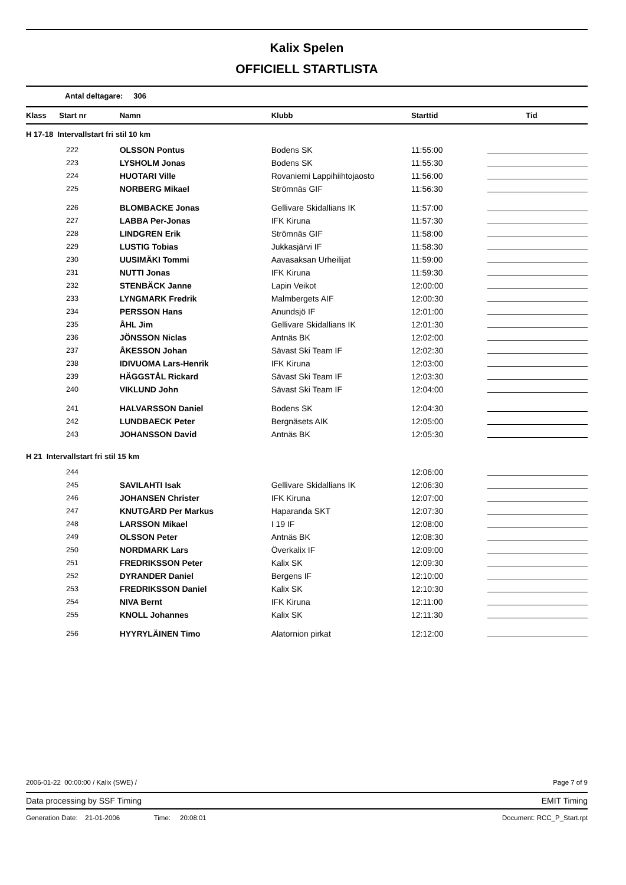Kalix Spelen
OFFICIELL STARTLISTA
Antal deltagare: 306
| Klass Start nr | Namn | Klubb | Starttid | Tid |
| --- | --- | --- | --- | --- |
| H 17-18 Intervallstart fri stil 10 km | | | | |
| 222 | OLSSON Pontus | Bodens SK | 11:55:00 | |
| 223 | LYSHOLM Jonas | Bodens SK | 11:55:30 | |
| 224 | HUOTARI Ville | Rovaniemi Lappihiihtojaosto | 11:56:00 | |
| 225 | NORBERG Mikael | Strömnäs GIF | 11:56:30 | |
| 226 | BLOMBACKE Jonas | Gellivare Skidallians IK | 11:57:00 | |
| 227 | LABBA Per-Jonas | IFK Kiruna | 11:57:30 | |
| 228 | LINDGREN Erik | Strömnäs GIF | 11:58:00 | |
| 229 | LUSTIG Tobias | Jukkasjärvi IF | 11:58:30 | |
| 230 | UUSIMÄKI Tommi | Aavasaksan Urheilijat | 11:59:00 | |
| 231 | NUTTI Jonas | IFK Kiruna | 11:59:30 | |
| 232 | STENBÄCK Janne | Lapin Veikot | 12:00:00 | |
| 233 | LYNGMARK Fredrik | Malmbergets AIF | 12:00:30 | |
| 234 | PERSSON Hans | Anundsjö IF | 12:01:00 | |
| 235 | ÅHL Jim | Gellivare Skidallians IK | 12:01:30 | |
| 236 | JÖNSSON Niclas | Antnäs BK | 12:02:00 | |
| 237 | ÅKESSON Johan | Sävast Ski Team IF | 12:02:30 | |
| 238 | IDIVUOMA Lars-Henrik | IFK Kiruna | 12:03:00 | |
| 239 | HÄGGSTÅL Rickard | Sävast Ski Team IF | 12:03:30 | |
| 240 | VIKLUND John | Sävast Ski Team IF | 12:04:00 | |
| 241 | HALVARSSON Daniel | Bodens SK | 12:04:30 | |
| 242 | LUNDBAECK Peter | Bergnäsets AIK | 12:05:00 | |
| 243 | JOHANSSON David | Antnäs BK | 12:05:30 | |
| H 21 Intervallstart fri stil 15 km | | | | |
| 244 | | | 12:06:00 | |
| 245 | SAVILAHTI Isak | Gellivare Skidallians IK | 12:06:30 | |
| 246 | JOHANSEN Christer | IFK Kiruna | 12:07:00 | |
| 247 | KNUTGÅRD Per Markus | Haparanda SKT | 12:07:30 | |
| 248 | LARSSON Mikael | I 19 IF | 12:08:00 | |
| 249 | OLSSON Peter | Antnäs BK | 12:08:30 | |
| 250 | NORDMARK Lars | Överkalix IF | 12:09:00 | |
| 251 | FREDRIKSSON Peter | Kalix SK | 12:09:30 | |
| 252 | DYRANDER Daniel | Bergens IF | 12:10:00 | |
| 253 | FREDRIKSSON Daniel | Kalix SK | 12:10:30 | |
| 254 | NIVA Bernt | IFK Kiruna | 12:11:00 | |
| 255 | KNOLL Johannes | Kalix SK | 12:11:30 | |
| 256 | HYYRYLÄINEN Timo | Alatornion pirkat | 12:12:00 | |
2006-01-22 00:00:00 / Kalix (SWE) / Page 7 of 9
Data processing by SSF Timing EMIT Timing
Generation Date: 21-01-2006 Time: 20:08:01 Document: RCC_P_Start.rpt